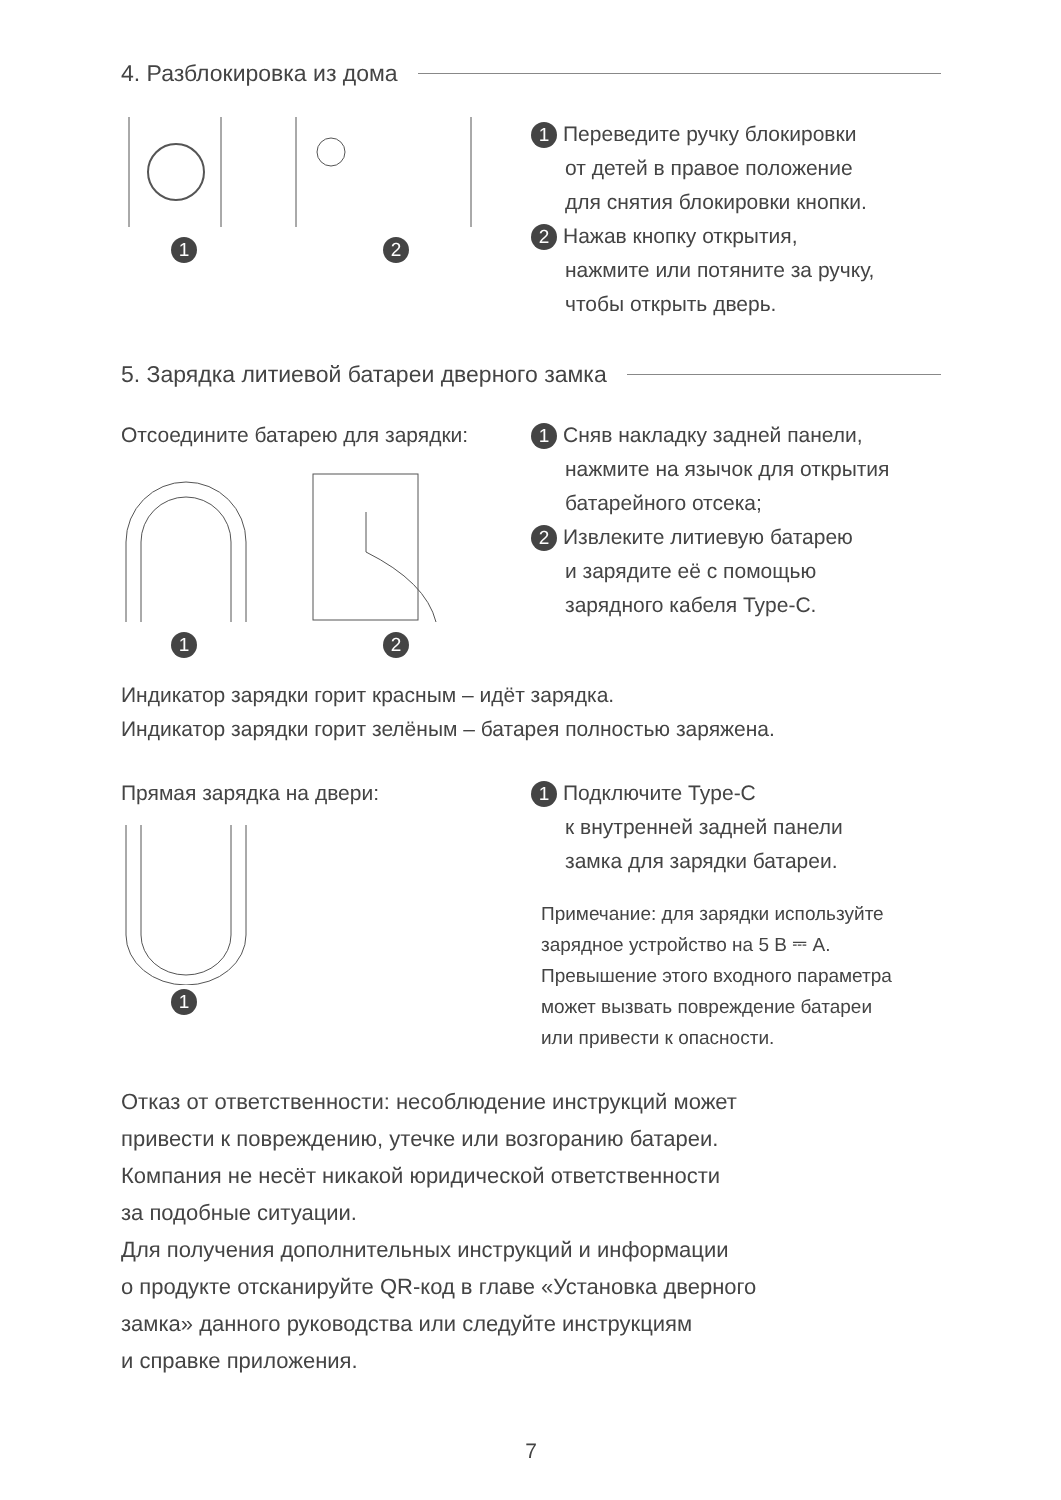4. Разблокировка из дома
1 2
1 Переведите ручку блокировки
от детей в правое положение
для снятия блокировки кнопки.
2 Нажав кнопку открытия,
нажмите или потяните за ручку,
чтобы открыть дверь.
5. Зарядка литиевой батареи дверного замка
Отсоедините батарею для зарядки:
1 2
1 Сняв накладку задней панели,
нажмите на язычок для открытия
батарейного отсека;
2 Извлеките литиевую батарею
и зарядите её с помощью
зарядного кабеля Type-C.
Индикатор зарядки горит красным – идёт зарядка.
Индикатор зарядки горит зелёным – батарея полностью заряжена.
Прямая зарядка на двери:
1
1 Подключите Type-C
к внутренней задней панели
замка для зарядки батареи.
Примечание: для зарядки используйте
зарядное устройство на 5 В ⎓ А.
Превышение этого входного параметра
может вызвать повреждение батареи
или привести к опасности.
Отказ от ответственности: несоблюдение инструкций может
привести к повреждению, утечке или возгоранию батареи.
Компания не несёт никакой юридической ответственности
за подобные ситуации.
Для получения дополнительных инструкций и информации
о продукте отсканируйте QR-код в главе «Установка дверного
замка» данного руководства или следуйте инструкциям
и справке приложения.
7